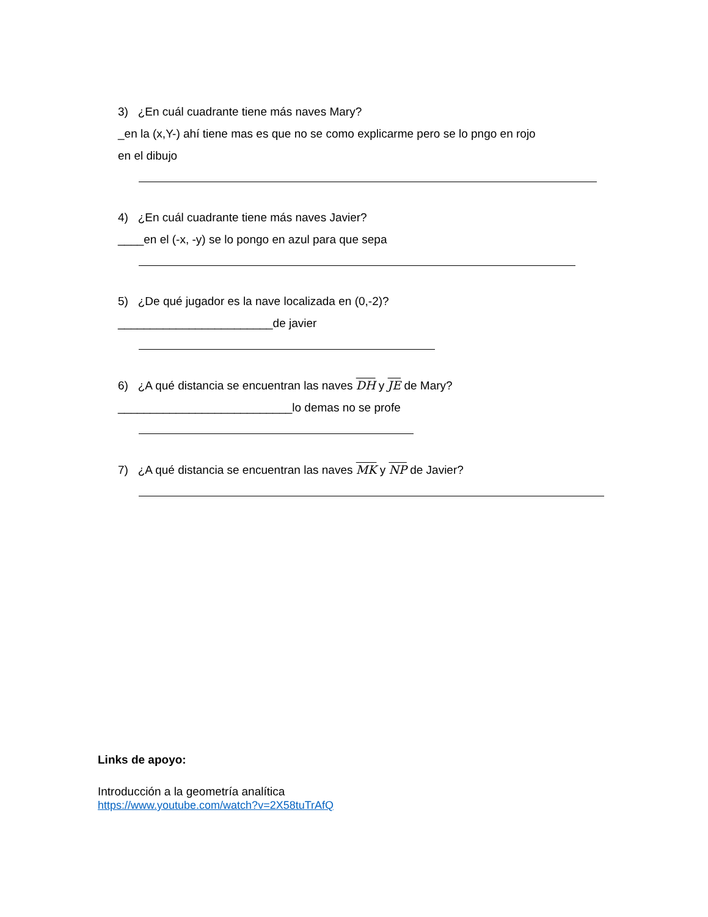3) ¿En cuál cuadrante tiene más naves Mary?
_en la (x,Y-) ahí tiene mas es que no se como explicarme pero se lo pngo en rojo
en el dibujo
4) ¿En cuál cuadrante tiene más naves Javier?
____en el (-x, -y) se lo pongo en azul para que sepa
5) ¿De qué jugador es la nave localizada en (0,-2)?
________________________de javier
6) ¿A qué distancia se encuentran las naves DH y JE de Mary?
___________________________lo demas no se profe
7) ¿A qué distancia se encuentran las naves MK y NP de Javier?
Links de apoyo:
Introducción a la geometría analítica
https://www.youtube.com/watch?v=2X58tuTrAfQ